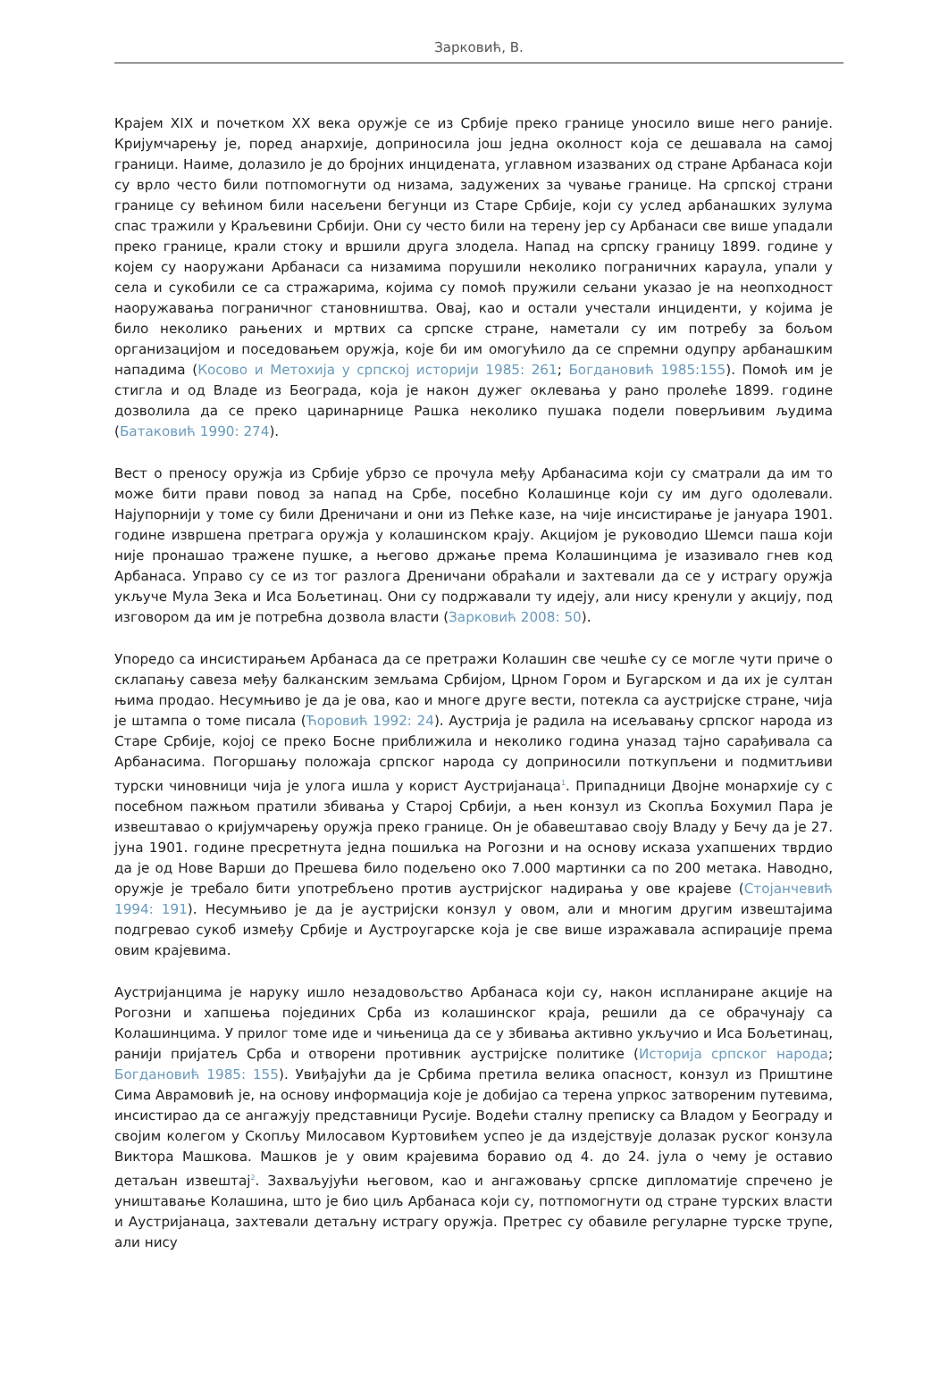Зарковић, В.
Крајем XIX и почетком XX века оружје се из Србије преко границе уносило више него раније. Кријумчарењу је, поред анархије, доприносила још једна околност која се дешавала на самој граници. Наиме, долазило је до бројних инцидената, углавном изазваних од стране Арбанаса који су врло често били потпомогнути од низама, задужених за чување границе. На српској страни границе су већином били насељени бегунци из Старе Србије, који су услед арбанашких зулума спас тражили у Краљевини Србији. Они су често били на терену јер су Арбанаси све више упадали преко границе, крали стоку и вршили друга злодела. Напад на српску границу 1899. године у којем су наоружани Арбанаси са низамима порушили неколико пограничних караула, упали у села и сукобили се са стражарима, којима су помоћ пружили сељани указао је на неопходност наоружавања пограничног становништва. Овај, као и остали учестали инциденти, у којима је било неколико рањених и мртвих са српске стране, наметали су им потребу за бољом организацијом и поседовањем оружја, које би им омогућило да се спремни одупру арбанашким нападима (Косово и Метохија у српској историји 1985: 261; Богдановић 1985:155). Помоћ им је стигла и од Владе из Београда, која је након дужег оклевања у рано пролеће 1899. године дозволила да се преко царинарнице Рашка неколико пушака подели поверљивим људима (Батаковић 1990: 274).
Вест о преносу оружја из Србије убрзо се прочула међу Арбанасима који су сматрали да им то може бити прави повод за напад на Србе, посебно Колашинце који су им дуго одолевали. Најупорнији у томе су били Дреничани и они из Пећке казе, на чије инсистирање је јануара 1901. године извршена претрага оружја у колашинском крају. Акцијом је руководио Шемси паша који није пронашао тражене пушке, а његово држање према Колашинцима је изазивало гнев код Арбанаса. Управо су се из тог разлога Дреничани обраћали и захтевали да се у истрагу оружја укључе Мула Зека и Иса Бољетинац. Они су подржавали ту идеју, али нису кренули у акцију, под изговором да им је потребна дозвола власти (Зарковић 2008: 50).
Упоредо са инсистирањем Арбанаса да се претражи Колашин све чешће су се могле чути приче о склапању савеза међу балканским земљама Србијом, Црном Гором и Бугарском и да их је султан њима продао. Несумњиво је да је ова, као и многе друге вести, потекла са аустријске стране, чија је штампа о томе писала (Ћоровић 1992: 24). Аустрија је радила на исељавању српског народа из Старе Србије, којој се преко Босне приближила и неколико година уназад тајно сарађивала са Арбанасима. Погоршању положаја српског народа су доприносили поткупљени и подмитљиви турски чиновници чија је улога ишла у корист Аустријанаца<sup>1</sup>. Припадници Двојне монархије су с посебном пажњом пратили збивања у Старој Србији, а њен конзул из Скопља Бохумил Пара је извештавао о кријумчарењу оружја преко границе. Он је обавештавао своју Владу у Бечу да је 27. јуна 1901. године пресретнута једна пошиљка на Рогозни и на основу исказа ухапшених тврдио да је од Нове Варши до Прешева било подељено око 7.000 мартинки са по 200 метака. Наводно, оружје је требало бити употребљено против аустријског надирања у ове крајеве (Стојанчевић 1994: 191). Несумњиво је да је аустријски конзул у овом, али и многим другим извештајима подгревао сукоб између Србије и Аустроугарске која је све више изражавала аспирације према овим крајевима.
Аустријанцима је наруку ишло незадовољство Арбанаса који су, након испланиране акције на Рогозни и хапшења појединих Срба из колашинског краја, решили да се обрачунају са Колашинцима. У прилог томе иде и чињеница да се у збивања активно укључио и Иса Бољетинац, ранији пријатељ Срба и отворени противник аустријске политике (Историја српског народа; Богдановић 1985: 155). Увиђајући да је Србима претила велика опасност, конзул из Приштине Сима Аврамовић је, на основу информација које је добијао са терена упркос затвореним путевима, инсистирао да се ангажују представници Русије. Водећи сталну преписку са Владом у Београду и својим колегом у Скопљу Милосавом Куртовићем успео је да издејствује долазак руског конзула Виктора Машкова. Машков је у овим крајевима боравио од 4. до 24. јула о чему је оставио детаљан извештај<sup>2</sup>. Захваљујући његовом, као и ангажовању српске дипломатије спречено је уништавање Колашина, што је био циљ Арбанаса који су, потпомогнути од стране турских власти и Аустријанаца, захтевали детаљну истрагу оружја. Претрес су обавиле регуларне турске трупе, али нису